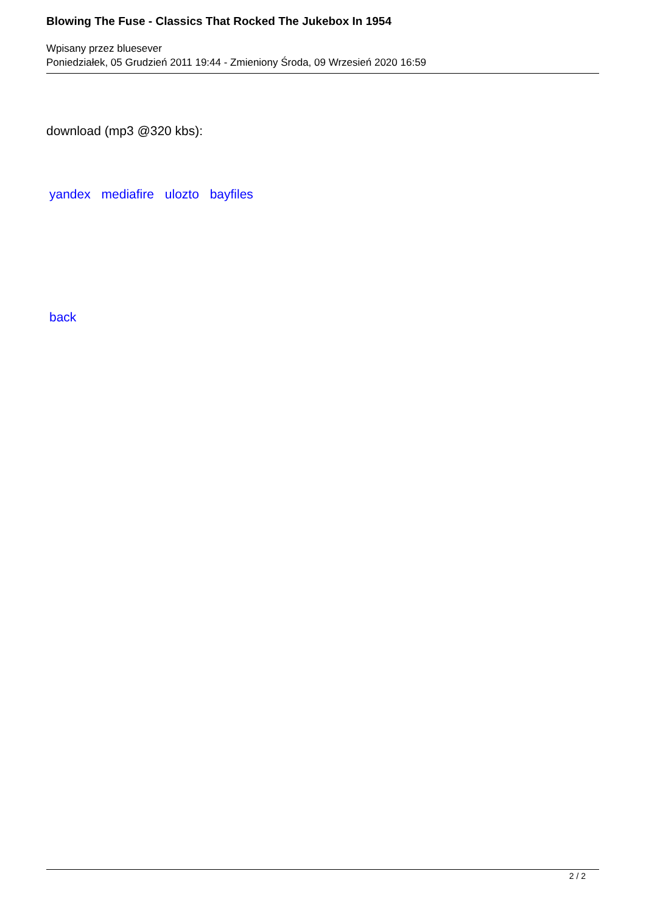Blowing The Fuse - Classics That Rocked The Jukebox In 1954
Wpisany przez bluesever
Poniedziałek, 05 Grudzień 2011 19:44 - Zmieniony Środa, 09 Wrzesień 2020 16:59
download (mp3 @320 kbs):
yandex mediafire ulozto bayfiles
back
2 / 2